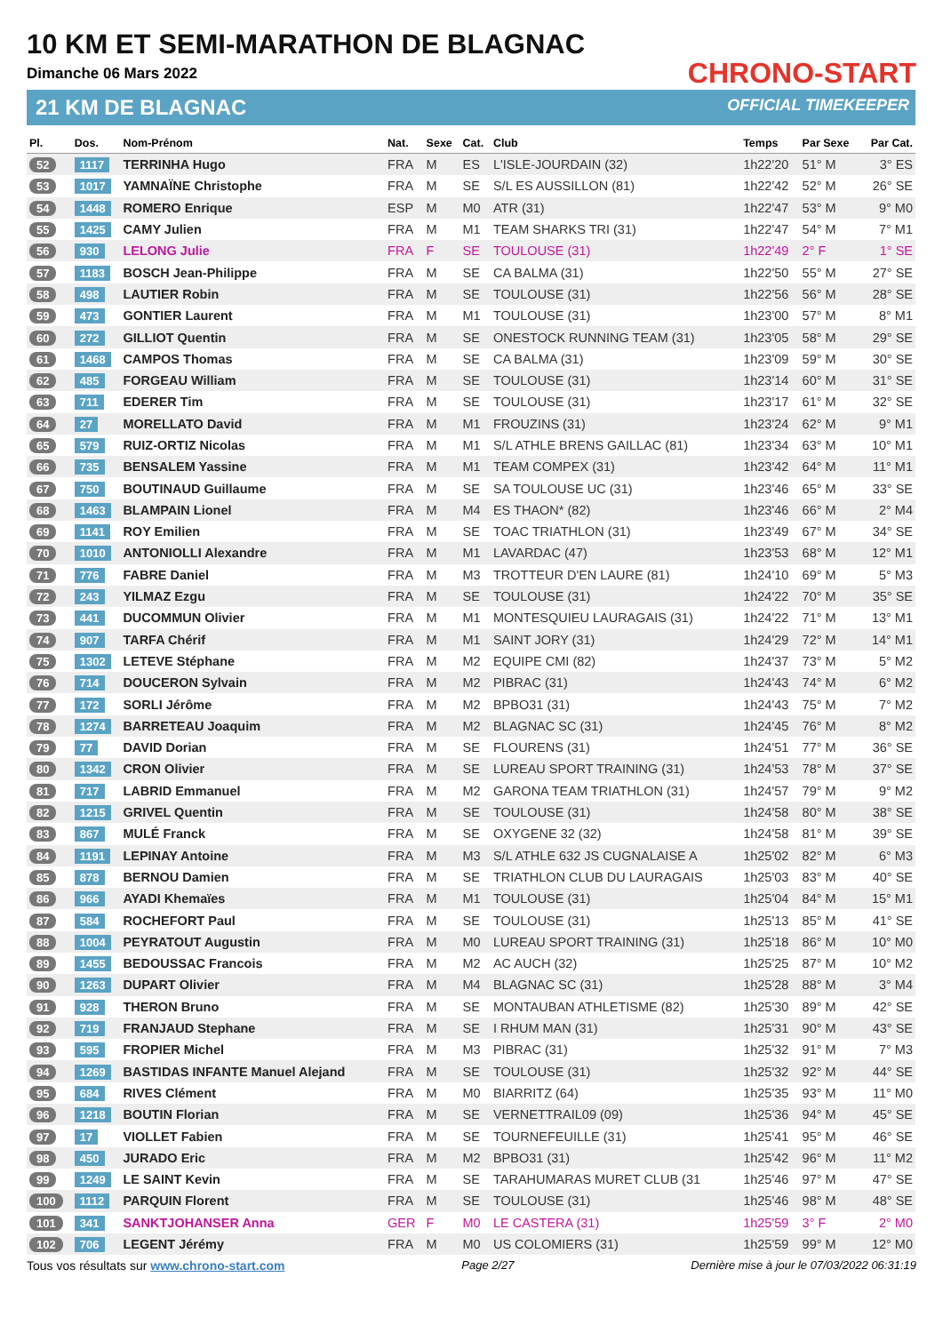10 KM ET SEMI-MARATHON DE BLAGNAC
Dimanche 06 Mars 2022
21 KM DE BLAGNAC
CHRONO-START
OFFICIAL TIMEKEEPER
| Pl. | Dos. | Nom-Prénom | Nat. | Sexe | Cat. | Club | Temps | Par Sexe | Par Cat. |
| --- | --- | --- | --- | --- | --- | --- | --- | --- | --- |
| 52 | 1117 | TERRINHA Hugo | FRA | M | ES | L'ISLE-JOURDAIN (32) | 1h22'20 | 51° M | 3° ES |
| 53 | 1017 | YAMNAÏNE Christophe | FRA | M | SE | S/L ES AUSSILLON (81) | 1h22'42 | 52° M | 26° SE |
| 54 | 1448 | ROMERO Enrique | ESP | M | M0 | ATR (31) | 1h22'47 | 53° M | 9° M0 |
| 55 | 1425 | CAMY Julien | FRA | M | M1 | TEAM SHARKS TRI (31) | 1h22'47 | 54° M | 7° M1 |
| 56 | 930 | LELONG Julie | FRA | F | SE | TOULOUSE (31) | 1h22'49 | 2° F | 1° SE |
| 57 | 1183 | BOSCH Jean-Philippe | FRA | M | SE | CA BALMA (31) | 1h22'50 | 55° M | 27° SE |
| 58 | 498 | LAUTIER Robin | FRA | M | SE | TOULOUSE (31) | 1h22'56 | 56° M | 28° SE |
| 59 | 473 | GONTIER Laurent | FRA | M | M1 | TOULOUSE (31) | 1h23'00 | 57° M | 8° M1 |
| 60 | 272 | GILLIOT Quentin | FRA | M | SE | ONESTOCK RUNNING TEAM (31) | 1h23'05 | 58° M | 29° SE |
| 61 | 1468 | CAMPOS Thomas | FRA | M | SE | CA BALMA (31) | 1h23'09 | 59° M | 30° SE |
| 62 | 485 | FORGEAU William | FRA | M | SE | TOULOUSE (31) | 1h23'14 | 60° M | 31° SE |
| 63 | 711 | EDERER Tim | FRA | M | SE | TOULOUSE (31) | 1h23'17 | 61° M | 32° SE |
| 64 | 27 | MORELLATO David | FRA | M | M1 | FROUZINS (31) | 1h23'24 | 62° M | 9° M1 |
| 65 | 579 | RUIZ-ORTIZ Nicolas | FRA | M | M1 | S/L ATHLE BRENS GAILLAC (81) | 1h23'34 | 63° M | 10° M1 |
| 66 | 735 | BENSALEM Yassine | FRA | M | M1 | TEAM COMPEX (31) | 1h23'42 | 64° M | 11° M1 |
| 67 | 750 | BOUTINAUD Guillaume | FRA | M | SE | SA TOULOUSE UC (31) | 1h23'46 | 65° M | 33° SE |
| 68 | 1463 | BLAMPAIN Lionel | FRA | M | M4 | ES THAON* (82) | 1h23'46 | 66° M | 2° M4 |
| 69 | 1141 | ROY Emilien | FRA | M | SE | TOAC TRIATHLON (31) | 1h23'49 | 67° M | 34° SE |
| 70 | 1010 | ANTONIOLLI Alexandre | FRA | M | M1 | LAVARDAC (47) | 1h23'53 | 68° M | 12° M1 |
| 71 | 776 | FABRE Daniel | FRA | M | M3 | TROTTEUR D'EN LAURE (81) | 1h24'10 | 69° M | 5° M3 |
| 72 | 243 | YILMAZ Ezgu | FRA | M | SE | TOULOUSE (31) | 1h24'22 | 70° M | 35° SE |
| 73 | 441 | DUCOMMUN Olivier | FRA | M | M1 | MONTESQUIEU LAURAGAIS (31) | 1h24'22 | 71° M | 13° M1 |
| 74 | 907 | TARFA Chérif | FRA | M | M1 | SAINT JORY (31) | 1h24'29 | 72° M | 14° M1 |
| 75 | 1302 | LETEVE Stéphane | FRA | M | M2 | EQUIPE CMI (82) | 1h24'37 | 73° M | 5° M2 |
| 76 | 714 | DOUCERON Sylvain | FRA | M | M2 | PIBRAC (31) | 1h24'43 | 74° M | 6° M2 |
| 77 | 172 | SORLI Jérôme | FRA | M | M2 | BPBO31 (31) | 1h24'43 | 75° M | 7° M2 |
| 78 | 1274 | BARRETEAU Joaquim | FRA | M | M2 | BLAGNAC SC (31) | 1h24'45 | 76° M | 8° M2 |
| 79 | 77 | DAVID Dorian | FRA | M | SE | FLOURENS (31) | 1h24'51 | 77° M | 36° SE |
| 80 | 1342 | CRON Olivier | FRA | M | SE | LUREAU SPORT TRAINING (31) | 1h24'53 | 78° M | 37° SE |
| 81 | 717 | LABRID Emmanuel | FRA | M | M2 | GARONA TEAM TRIATHLON (31) | 1h24'57 | 79° M | 9° M2 |
| 82 | 1215 | GRIVEL Quentin | FRA | M | SE | TOULOUSE (31) | 1h24'58 | 80° M | 38° SE |
| 83 | 867 | MULÉ Franck | FRA | M | SE | OXYGENE 32 (32) | 1h24'58 | 81° M | 39° SE |
| 84 | 1191 | LEPINAY Antoine | FRA | M | M3 | S/L ATHLE 632 JS CUGNALAISE A | 1h25'02 | 82° M | 6° M3 |
| 85 | 878 | BERNOU Damien | FRA | M | SE | TRIATHLON CLUB DU LAURAGAIS | 1h25'03 | 83° M | 40° SE |
| 86 | 966 | AYADI Khemaïes | FRA | M | M1 | TOULOUSE (31) | 1h25'04 | 84° M | 15° M1 |
| 87 | 584 | ROCHEFORT Paul | FRA | M | SE | TOULOUSE (31) | 1h25'13 | 85° M | 41° SE |
| 88 | 1004 | PEYRATOUT Augustin | FRA | M | M0 | LUREAU SPORT TRAINING (31) | 1h25'18 | 86° M | 10° M0 |
| 89 | 1455 | BEDOUSSAC Francois | FRA | M | M2 | AC AUCH (32) | 1h25'25 | 87° M | 10° M2 |
| 90 | 1263 | DUPART Olivier | FRA | M | M4 | BLAGNAC SC (31) | 1h25'28 | 88° M | 3° M4 |
| 91 | 928 | THERON Bruno | FRA | M | SE | MONTAUBAN ATHLETISME (82) | 1h25'30 | 89° M | 42° SE |
| 92 | 719 | FRANJAUD Stephane | FRA | M | SE | I RHUM MAN (31) | 1h25'31 | 90° M | 43° SE |
| 93 | 595 | FROPIER Michel | FRA | M | M3 | PIBRAC (31) | 1h25'32 | 91° M | 7° M3 |
| 94 | 1269 | BASTIDAS INFANTE Manuel Alejand | FRA | M | SE | TOULOUSE (31) | 1h25'32 | 92° M | 44° SE |
| 95 | 684 | RIVES Clément | FRA | M | M0 | BIARRITZ (64) | 1h25'35 | 93° M | 11° M0 |
| 96 | 1218 | BOUTIN Florian | FRA | M | SE | VERNETTRAIL09 (09) | 1h25'36 | 94° M | 45° SE |
| 97 | 17 | VIOLLET Fabien | FRA | M | SE | TOURNEFEUILLE (31) | 1h25'41 | 95° M | 46° SE |
| 98 | 450 | JURADO Eric | FRA | M | M2 | BPBO31 (31) | 1h25'42 | 96° M | 11° M2 |
| 99 | 1249 | LE SAINT Kevin | FRA | M | SE | TARAHUMARAS MURET CLUB (31 | 1h25'46 | 97° M | 47° SE |
| 100 | 1112 | PARQUIN Florent | FRA | M | SE | TOULOUSE (31) | 1h25'46 | 98° M | 48° SE |
| 101 | 341 | SANKTJOHANSER Anna | GER | F | M0 | LE CASTERA (31) | 1h25'59 | 3° F | 2° M0 |
| 102 | 706 | LEGENT Jérémy | FRA | M | M0 | US COLOMIERS (31) | 1h25'59 | 99° M | 12° M0 |
Tous vos résultats sur www.chrono-start.com Page 2/27 Dernière mise à jour le 07/03/2022 06:31:19